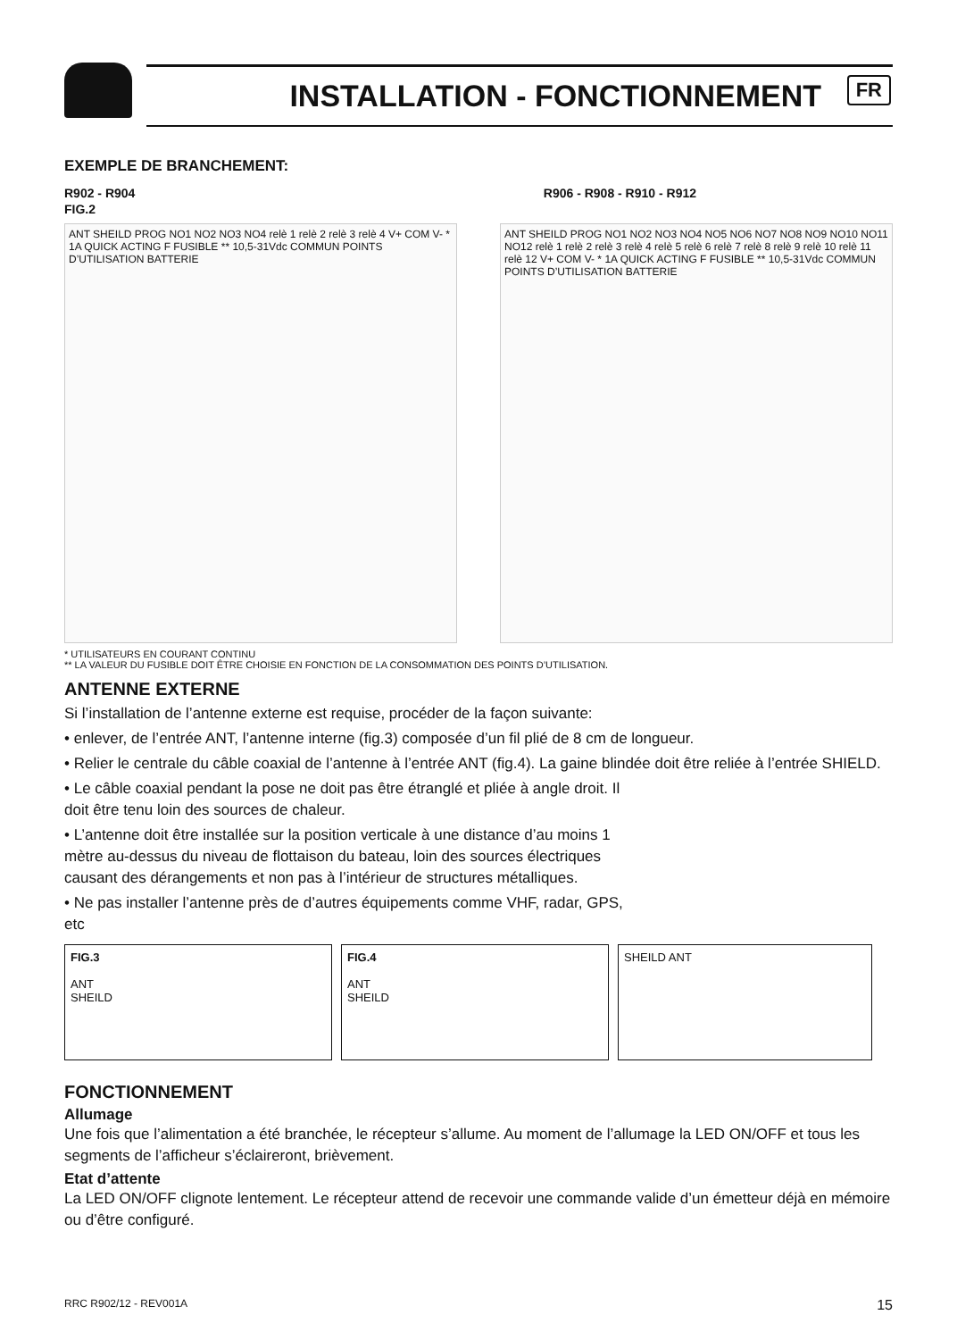INSTALLATION - FONCTIONNEMENT FR
EXEMPLE DE BRANCHEMENT:
R902 - R904 R906 - R908 - R910 - R912
FIG.2
ANT SHEILD PROG NO1 NO2 NO3 NO4 relè 1 relè 2 relè 3 relè 4 V+ COM V- * 1A QUICK ACTING F FUSIBLE ** 10,5-31Vdc COMMUN POINTS D’UTILISATION BATTERIE
ANT SHEILD PROG NO1 NO2 NO3 NO4 NO5 NO6 NO7 NO8 NO9 NO10 NO11 NO12 relè 1 relè 2 relè 3 relè 4 relè 5 relè 6 relè 7 relè 8 relè 9 relè 10 relè 11 relè 12 V+ COM V- * 1A QUICK ACTING F FUSIBLE ** 10,5-31Vdc COMMUN POINTS D’UTILISATION BATTERIE
* UTILISATEURS EN COURANT CONTINU
** LA VALEUR DU FUSIBLE DOIT ÊTRE CHOISIE EN FONCTION DE LA CONSOMMATION DES POINTS D’UTILISATION.
ANTENNE EXTERNE
Si l’installation de l’antenne externe est requise, procéder de la façon suivante:
• enlever, de l’entrée ANT, l’antenne interne (fig.3) composée d’un fil plié de 8 cm de longueur.
• Relier le centrale du câble coaxial de l’antenne à l’entrée ANT (fig.4). La gaine blindée doit être reliée à l’entrée SHIELD.
• Le câble coaxial pendant la pose ne doit pas être étranglé et pliée à angle droit. Il doit être tenu loin des sources de chaleur.
• L’antenne doit être installée sur la position verticale à une distance d’au moins 1 mètre au-dessus du niveau de flottaison du bateau, loin des sources électriques causant des dérangements et non pas à l’intérieur de structures métalliques.
• Ne pas installer l’antenne près de d’autres équipements comme VHF, radar, GPS, etc
FIG.3
ANT
SHEILD
FIG.4
ANT
SHEILD
SHEILD ANT
FONCTIONNEMENT
Allumage
Une fois que l’alimentation a été branchée, le récepteur s’allume. Au moment de l’allumage la LED ON/OFF et tous les segments de l’afficheur s’éclaireront, brièvement.
Etat d’attente
La LED ON/OFF clignote lentement. Le récepteur attend de recevoir une commande valide d’un émetteur déjà en mémoire ou d’être configuré.
RRC R902/12 - REV001A 15